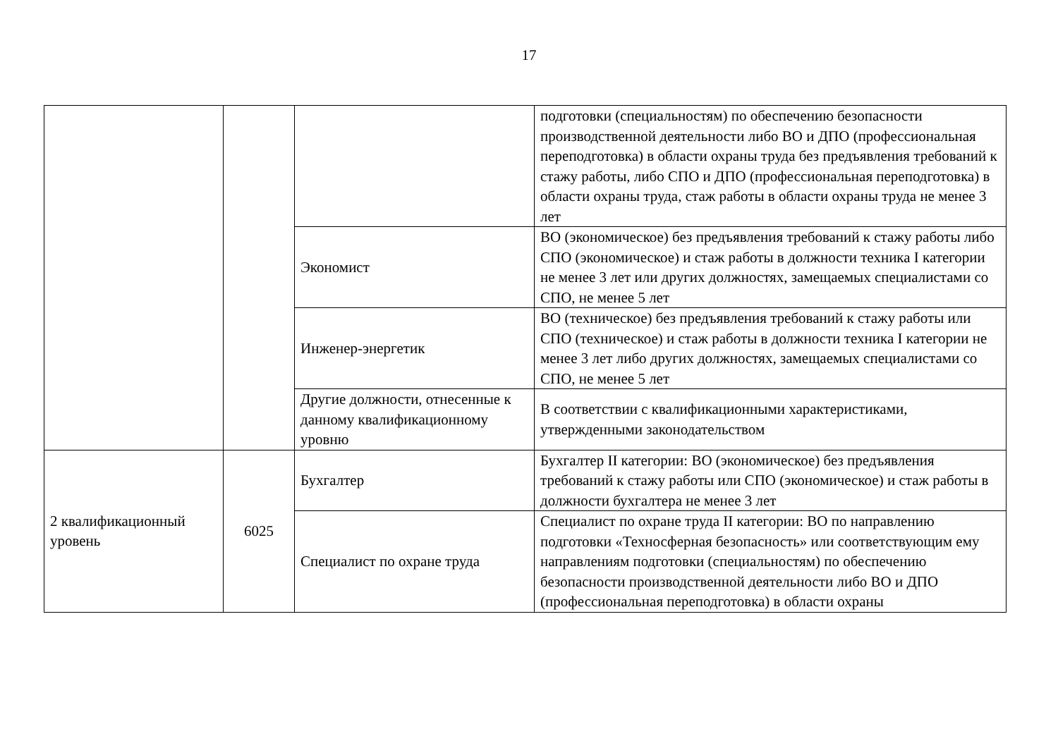17
| | | | подготовки (специальностям) по обеспечению безопасности производственной деятельности либо ВО и ДПО (профессиональная переподготовка) в области охраны труда без предъявления требований к стажу работы, либо СПО и ДПО (профессиональная переподготовка) в области охраны труда, стаж работы в области охраны труда не менее 3 лет |
| | | Экономист | ВО (экономическое) без предъявления требований к стажу работы либо СПО (экономическое) и стаж работы в должности техника I категории не менее 3 лет или других должностях, замещаемых специалистами со СПО, не менее 5 лет |
| | | Инженер-энергетик | ВО (техническое) без предъявления требований к стажу работы или СПО (техническое) и стаж работы в должности техника I категории не менее 3 лет либо других должностях, замещаемых специалистами со СПО, не менее 5 лет |
| | | Другие должности, отнесенные к данному квалификационному уровню | В соответствии с квалификационными характеристиками, утвержденными законодательством |
| 2 квалификационный уровень | 6025 | Бухгалтер | Бухгалтер II категории: ВО (экономическое) без предъявления требований к стажу работы или СПО (экономическое) и стаж работы в должности бухгалтера не менее 3 лет |
| | | Специалист по охране труда | Специалист по охране труда II категории: ВО по направлению подготовки «Техносферная безопасность» или соответствующим ему направлениям подготовки (специальностям) по обеспечению безопасности производственной деятельности либо ВО и ДПО (профессиональная переподготовка) в области охраны |